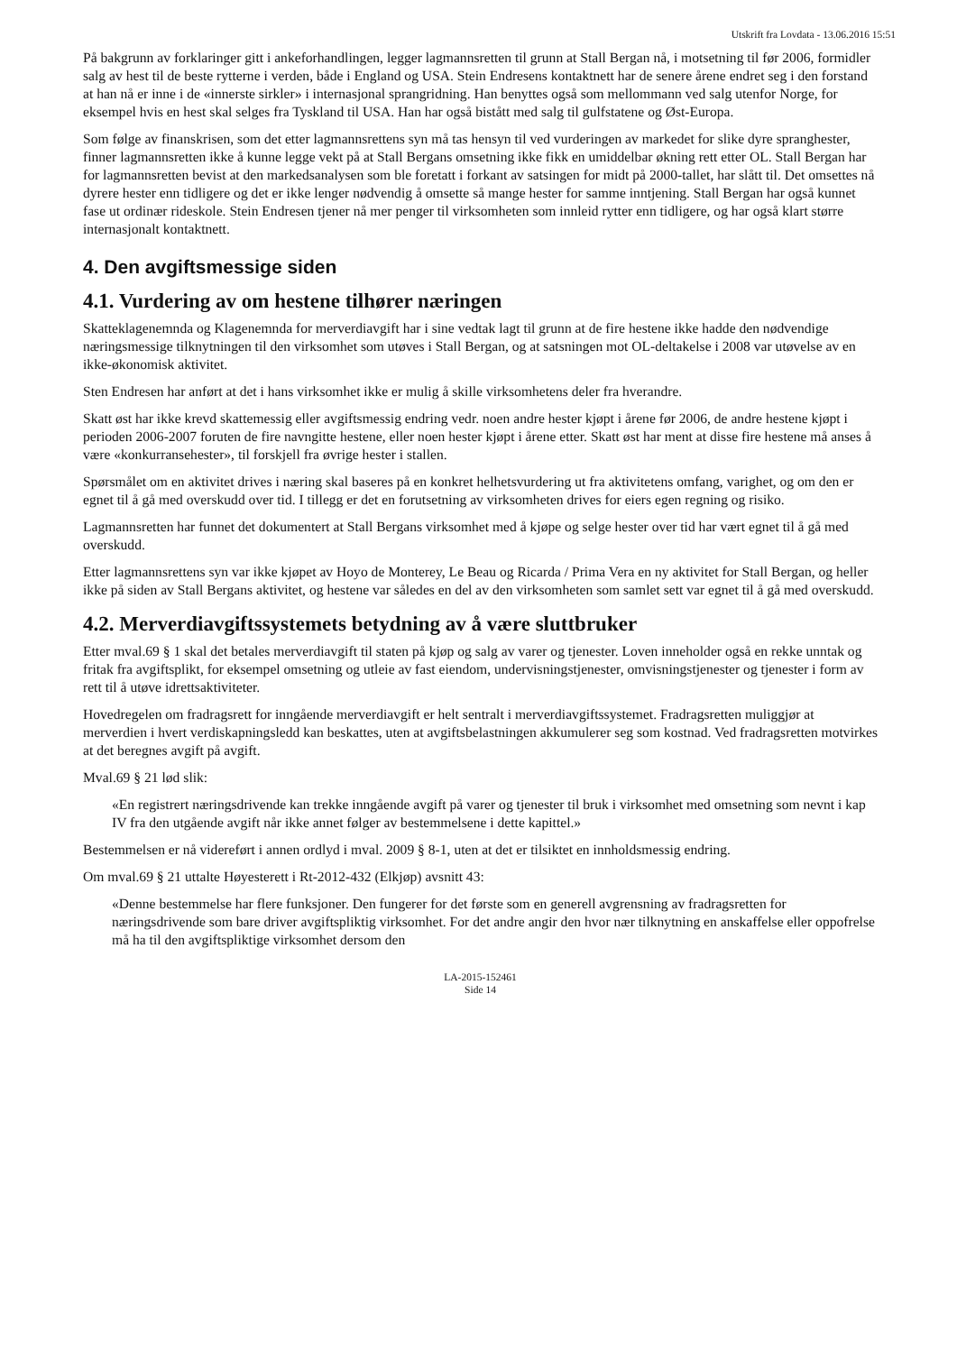Utskrift fra Lovdata - 13.06.2016 15:51
På bakgrunn av forklaringer gitt i ankeforhandlingen, legger lagmannsretten til grunn at Stall Bergan nå, i motsetning til før 2006, formidler salg av hest til de beste rytterne i verden, både i England og USA. Stein Endresens kontaktnett har de senere årene endret seg i den forstand at han nå er inne i de «innerste sirkler» i internasjonal sprangridning. Han benyttes også som mellommann ved salg utenfor Norge, for eksempel hvis en hest skal selges fra Tyskland til USA. Han har også bistått med salg til gulfstatene og Øst-Europa.
Som følge av finanskrisen, som det etter lagmannsrettens syn må tas hensyn til ved vurderingen av markedet for slike dyre spranghester, finner lagmannsretten ikke å kunne legge vekt på at Stall Bergans omsetning ikke fikk en umiddelbar økning rett etter OL. Stall Bergan har for lagmannsretten bevist at den markedsanalysen som ble foretatt i forkant av satsingen for midt på 2000-tallet, har slått til. Det omsettes nå dyrere hester enn tidligere og det er ikke lenger nødvendig å omsette så mange hester for samme inntjening. Stall Bergan har også kunnet fase ut ordinær rideskole. Stein Endresen tjener nå mer penger til virksomheten som innleid rytter enn tidligere, og har også klart større internasjonalt kontaktnett.
4. Den avgiftsmessige siden
4.1. Vurdering av om hestene tilhører næringen
Skatteklagenemnda og Klagenemnda for merverdiavgift har i sine vedtak lagt til grunn at de fire hestene ikke hadde den nødvendige næringsmessige tilknytningen til den virksomhet som utøves i Stall Bergan, og at satsningen mot OL-deltakelse i 2008 var utøvelse av en ikke-økonomisk aktivitet.
Sten Endresen har anført at det i hans virksomhet ikke er mulig å skille virksomhetens deler fra hverandre.
Skatt øst har ikke krevd skattemessig eller avgiftsmessig endring vedr. noen andre hester kjøpt i årene før 2006, de andre hestene kjøpt i perioden 2006-2007 foruten de fire navngitte hestene, eller noen hester kjøpt i årene etter. Skatt øst har ment at disse fire hestene må anses å være «konkurransehester», til forskjell fra øvrige hester i stallen.
Spørsmålet om en aktivitet drives i næring skal baseres på en konkret helhetsvurdering ut fra aktivitetens omfang, varighet, og om den er egnet til å gå med overskudd over tid. I tillegg er det en forutsetning av virksomheten drives for eiers egen regning og risiko.
Lagmannsretten har funnet det dokumentert at Stall Bergans virksomhet med å kjøpe og selge hester over tid har vært egnet til å gå med overskudd.
Etter lagmannsrettens syn var ikke kjøpet av Hoyo de Monterey, Le Beau og Ricarda / Prima Vera en ny aktivitet for Stall Bergan, og heller ikke på siden av Stall Bergans aktivitet, og hestene var således en del av den virksomheten som samlet sett var egnet til å gå med overskudd.
4.2. Merverdiavgiftssystemets betydning av å være sluttbruker
Etter mval.69 § 1 skal det betales merverdiavgift til staten på kjøp og salg av varer og tjenester. Loven inneholder også en rekke unntak og fritak fra avgiftsplikt, for eksempel omsetning og utleie av fast eiendom, undervisningstjenester, omvisningstjenester og tjenester i form av rett til å utøve idrettsaktiviteter.
Hovedregelen om fradragsrett for inngående merverdiavgift er helt sentralt i merverdiavgiftssystemet. Fradragsretten muliggjør at merverdien i hvert verdiskapningsledd kan beskattes, uten at avgiftsbelastningen akkumulerer seg som kostnad. Ved fradragsretten motvirkes at det beregnes avgift på avgift.
Mval.69 § 21 lød slik:
«En registrert næringsdrivende kan trekke inngående avgift på varer og tjenester til bruk i virksomhet med omsetning som nevnt i kap IV fra den utgående avgift når ikke annet følger av bestemmelsene i dette kapittel.»
Bestemmelsen er nå videreført i annen ordlyd i mval. 2009 § 8-1, uten at det er tilsiktet en innholdsmessig endring.
Om mval.69 § 21 uttalte Høyesterett i Rt-2012-432 (Elkjøp) avsnitt 43:
«Denne bestemmelse har flere funksjoner. Den fungerer for det første som en generell avgrensning av fradragsretten for næringsdrivende som bare driver avgiftspliktig virksomhet. For det andre angir den hvor nær tilknytning en anskaffelse eller oppofrelse må ha til den avgiftspliktige virksomhet dersom den
LA-2015-152461
Side 14